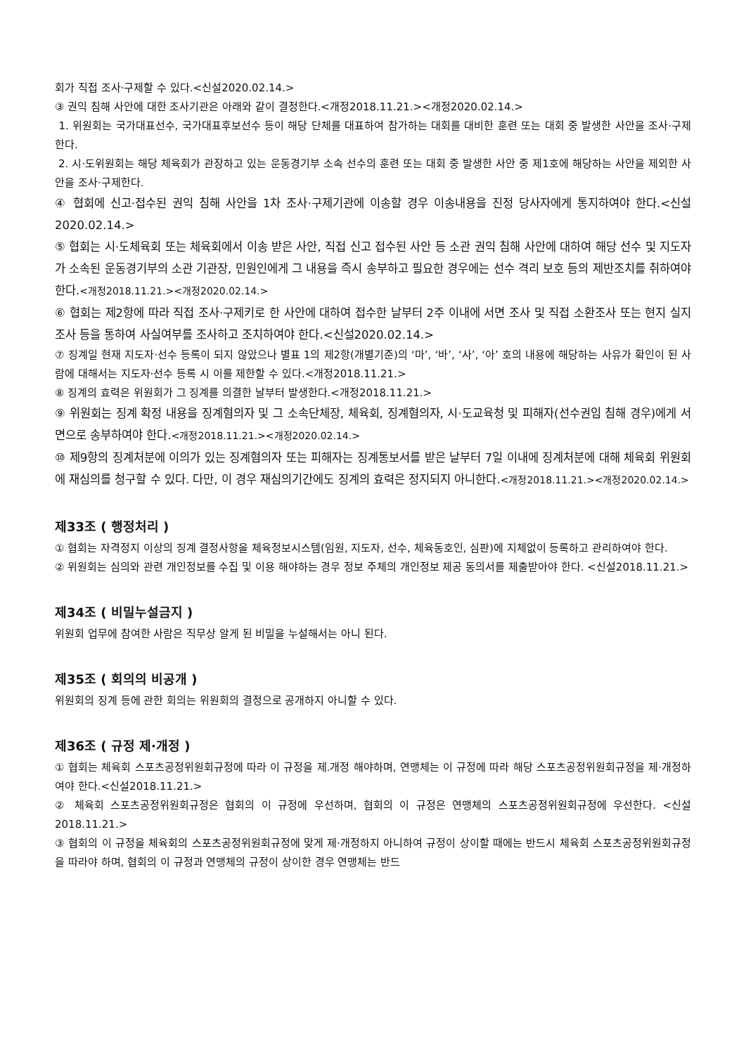회가 직접 조사·구제할 수 있다.<신설2020.02.14.>
③ 권익 침해 사안에 대한 조사기관은 아래와 같이 결정한다.<개정2018.11.21.><개정2020.02.14.>
1. 위원회는 국가대표선수, 국가대표후보선수 등이 해당 단체를 대표하여 참가하는 대회를 대비한 훈련 또는 대회 중 발생한 사안을 조사·구제한다.
2. 시·도위원회는 해당 체육회가 관장하고 있는 운동경기부 소속 선수의 훈련 또는 대회 중 발생한 사안 중 제1호에 해당하는 사안을 제외한 사안을 조사·구제한다.
④ 협회에 신고·접수된 권익 침해 사안을 1차 조사·구제기관에 이송할 경우 이송내용을 진정 당사자에게 통지하여야 한다.<신설2020.02.14.>
⑤ 협회는 시·도체육회 또는 체육회에서 이송 받은 사안, 직접 신고 접수된 사안 등 소관 권익 침해 사안에 대하여 해당 선수 및 지도자가 소속된 운동경기부의 소관 기관장, 민원인에게 그 내용을 즉시 송부하고 필요한 경우에는 선수 격리 보호 등의 제반조치를 취하여야 한다.<개정2018.11.21.><개정2020.02.14.>
⑥ 협회는 제2항에 따라 직접 조사·구제키로 한 사안에 대하여 접수한 날부터 2주 이내에 서면 조사 및 직접 소환조사 또는 현지 실지 조사 등을 통하여 사실여부를 조사하고 조치하여야 한다.<신설2020.02.14.>
⑦ 징계일 현재 지도자·선수 등록이 되지 않았으나 별표 1의 제2항(개별기준)의 ‘마’, ‘바’, ‘사’, ‘아’ 호의 내용에 해당하는 사유가 확인이 된 사람에 대해서는 지도자·선수 등록 시 이를 제한할 수 있다.<개정2018.11.21.>
⑧ 징계의 효력은 위원회가 그 징계를 의결한 날부터 발생한다.<개정2018.11.21.>
⑨ 위원회는 징계 확정 내용을 징계혐의자 및 그 소속단체장, 체육회, 징계혐의자, 시·도교육청 및 피해자(선수권임 침해 경우)에게 서면으로 송부하여야 한다.<개정2018.11.21.><개정2020.02.14.>
⑩ 제9항의 징계처분에 이의가 있는 징계혐의자 또는 피해자는 징계통보서를 받은 날부터 7일 이내에 징계처분에 대해 체육회 위원회에 재심의를 청구할 수 있다. 다만, 이 경우 재심의기간에도 징계의 효력은 정지되지 아니한다.<개정2018.11.21.><개정2020.02.14.>
제33조 ( 행정처리 )
① 협회는 자격정지 이상의 징계 결정사항을 체육정보시스템(임원, 지도자, 선수, 체육동호인, 심판)에 지체없이 등록하고 관리하여야 한다.
② 위원회는 심의와 관련 개인정보를 수집 및 이용 해야하는 경우 정보 주체의 개인정보 제공 동의서를 제출받아야 한다. <신설2018.11.21.>
제34조 ( 비밀누설금지 )
위원회 업무에 참여한 사람은 직무상 알게 된 비밀을 누설해서는 아니 된다.
제35조 ( 회의의 비공개 )
위원회의 징계 등에 관한 회의는 위원회의 결정으로 공개하지 아니할 수 있다.
제36조 ( 규정 제·개정 )
① 협회는 체육회 스포츠공정위원회규정에 따라 이 규정을 제.개정 해야하며, 연맹체는 이 규정에 따라 해당 스포츠공정위원회규정을 제·개정하여야 한다.<신설2018.11.21.>
② 체육회 스포츠공정위원회규정은 협회의 이 규정에 우선하며, 협회의 이 규정은 연맹체의 스포츠공정위원회규정에 우선한다. <신설2018.11.21.>
③ 협회의 이 규정을 체육회의 스포츠공정위원회규정에 맞게 제·개정하지 아니하여 규정이 상이할 때에는 반드시 체육회 스포츠공정위원회규정을 따라야 하며, 협회의 이 규정과 연맹체의 규정이 상이한 경우 연맹체는 반드